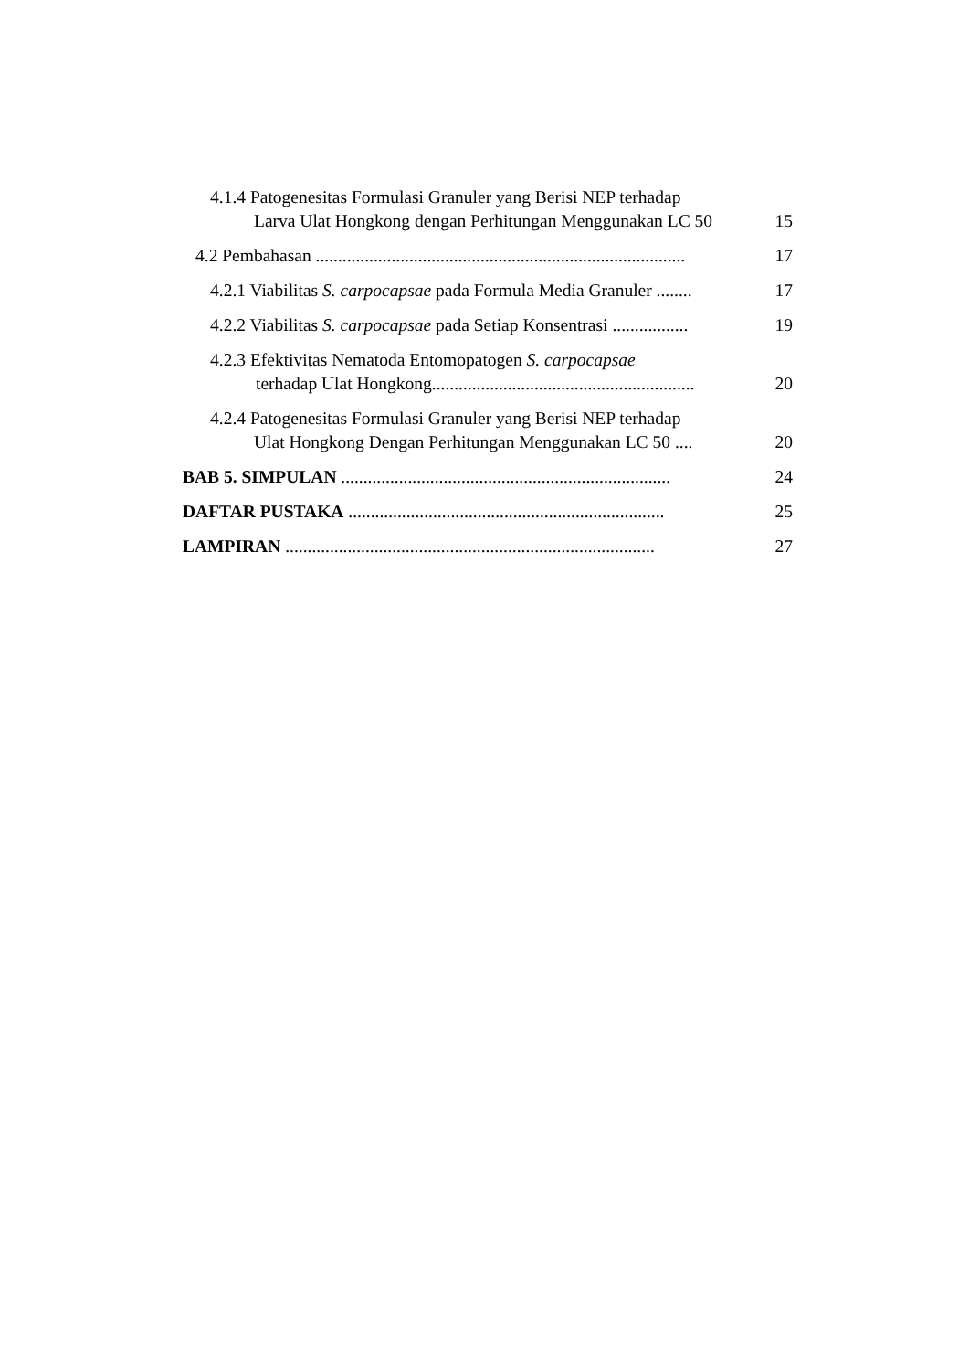4.1.4 Patogenesitas Formulasi Granuler yang Berisi NEP terhadap
Larva Ulat Hongkong dengan Perhitungan Menggunakan LC 50
15
4.2 Pembahasan ...................................................................................
17
4.2.1 Viabilitas S. carpocapsae pada Formula Media Granuler ........
17
4.2.2 Viabilitas S. carpocapsae pada Setiap Konsentrasi .................
19
4.2.3 Efektivitas Nematoda Entomopatogen S. carpocapsae
terhadap Ulat Hongkong...........................................................
20
4.2.4 Patogenesitas Formulasi Granuler yang Berisi NEP terhadap
Ulat Hongkong Dengan Perhitungan Menggunakan LC 50 ....
20
BAB 5. SIMPULAN ..........................................................................
24
DAFTAR PUSTAKA .......................................................................
25
LAMPIRAN ...................................................................................
27